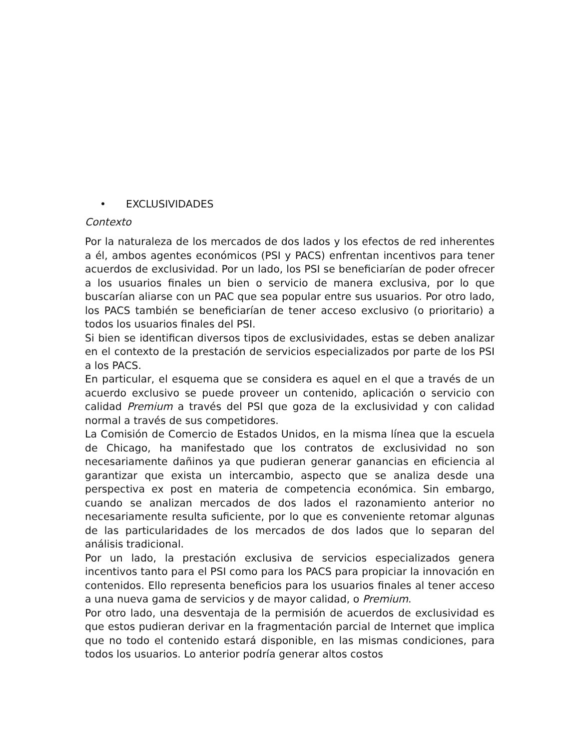• EXCLUSIVIDADES
Contexto
Por la naturaleza de los mercados de dos lados y los efectos de red inherentes a él, ambos agentes económicos (PSI y PACS) enfrentan incentivos para tener acuerdos de exclusividad. Por un lado, los PSI se beneficiarían de poder ofrecer a los usuarios finales un bien o servicio de manera exclusiva, por lo que buscarían aliarse con un PAC que sea popular entre sus usuarios. Por otro lado, los PACS también se beneficiarían de tener acceso exclusivo (o prioritario) a todos los usuarios finales del PSI.
Si bien se identifican diversos tipos de exclusividades, estas se deben analizar en el contexto de la prestación de servicios especializados por parte de los PSI a los PACS.
En particular, el esquema que se considera es aquel en el que a través de un acuerdo exclusivo se puede proveer un contenido, aplicación o servicio con calidad Premium a través del PSI que goza de la exclusividad y con calidad normal a través de sus competidores.
La Comisión de Comercio de Estados Unidos, en la misma línea que la escuela de Chicago, ha manifestado que los contratos de exclusividad no son necesariamente dañinos ya que pudieran generar ganancias en eficiencia al garantizar que exista un intercambio, aspecto que se analiza desde una perspectiva ex post en materia de competencia económica. Sin embargo, cuando se analizan mercados de dos lados el razonamiento anterior no necesariamente resulta suficiente, por lo que es conveniente retomar algunas de las particularidades de los mercados de dos lados que lo separan del análisis tradicional.
Por un lado, la prestación exclusiva de servicios especializados genera incentivos tanto para el PSI como para los PACS para propiciar la innovación en contenidos. Ello representa beneficios para los usuarios finales al tener acceso a una nueva gama de servicios y de mayor calidad, o Premium.
Por otro lado, una desventaja de la permisión de acuerdos de exclusividad es que estos pudieran derivar en la fragmentación parcial de Internet que implica que no todo el contenido estará disponible, en las mismas condiciones, para todos los usuarios. Lo anterior podría generar altos costos